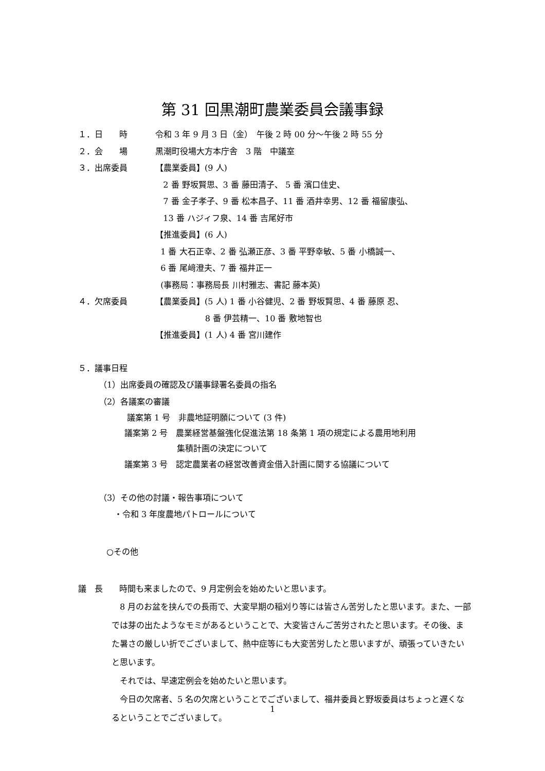第 31 回黒潮町農業委員会議事録
１．日　　時 令和 3 年 9 月 3 日（金）　午後 2 時 00 分～午後 2 時 55 分
２．会　　場 黒潮町役場大方本庁舎　3 階　中議室
３．出席委員 【農業委員】(9 人)
2 番 野坂賢思、3 番 藤田清子、 5 番 濱口佳史、
7 番 金子孝子、9 番 松本昌子、11 番 酒井幸男、12 番 福留康弘、
13 番 ハジィフ泉、14 番 吉尾好市
【推進委員】(6 人)
1 番 大石正幸、2 番 弘瀬正彦、3 番 平野幸敏、5 番 小橋誠一、
6 番 尾﨑澄夫、7 番 福井正一
(事務局：事務局長 川村雅志、書記 藤本英)
４．欠席委員 【農業委員】(5 人) 1 番 小谷健児、2 番 野坂賢思、4 番 藤原 忍、
8 番 伊芸精一、10 番 敷地智也
【推進委員】(1 人) 4 番 宮川建作
５．議事日程
（1）出席委員の確認及び議事録署名委員の指名
（2）各議案の審議
議案第 1 号　非農地証明願について (3 件)
議案第 2 号　農業経営基盤強化促進法第 18 条第 1 項の規定による農用地利用
集積計画の決定について
議案第 3 号　認定農業者の経営改善資金借入計画に関する協議について
（3）その他の討議・報告事項について
・令和 3 年度農地パトロールについて
○その他
議　長　　時間も来ましたので、9 月定例会を始めたいと思います。
　8 月のお盆を挟んでの長雨で、大変早期の稲刈り等には皆さん苦労したと思います。また、一部では芽の出たようなモミがあるということで、大変皆さんご苦労されたと思います。その後、また暑さの厳しい折でございまして、熱中症等にも大変苦労したと思いますが、頑張っていきたいと思います。
　それでは、早速定例会を始めたいと思います。
　今日の欠席者、5 名の欠席ということでございまして、福井委員と野坂委員はちょっと遅くなるということでございまして。
1